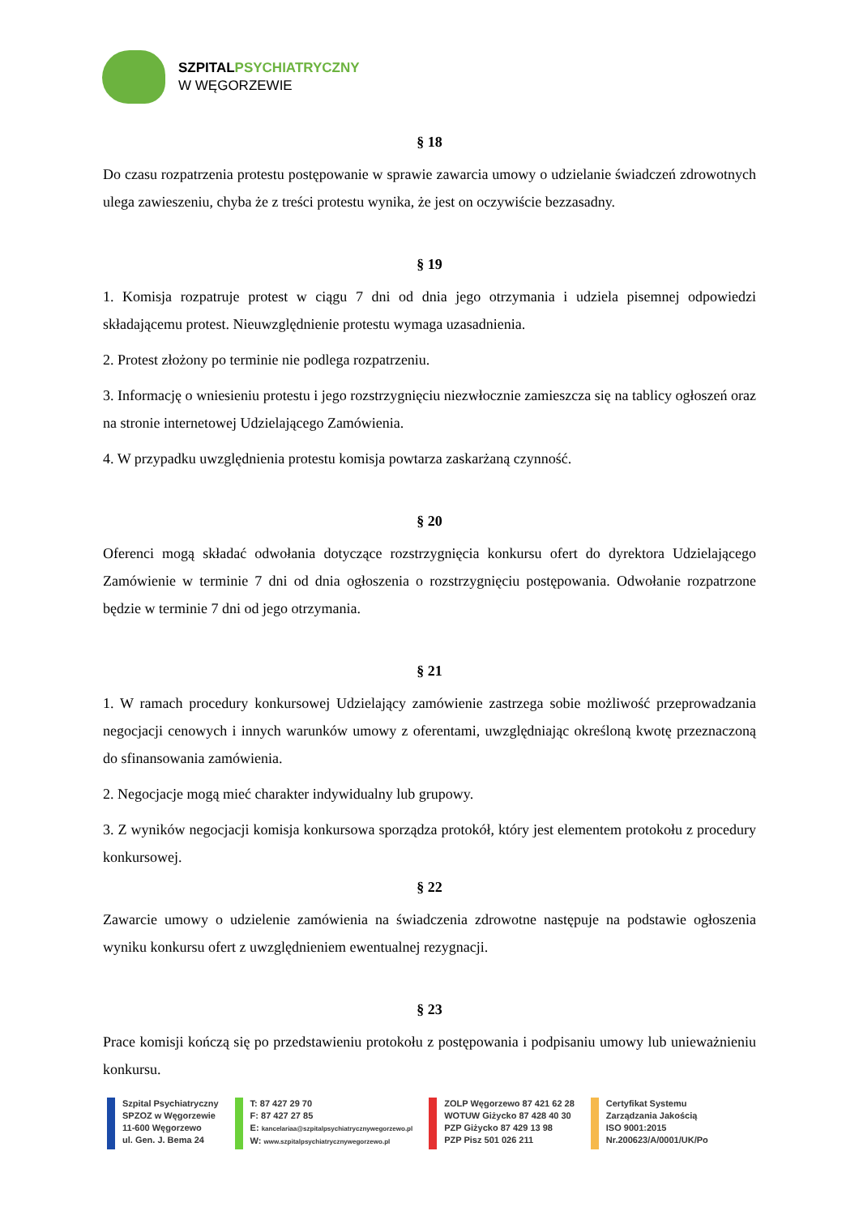SZPITAL PSYCHIATRYCZNY
W WĘGORZEWIE
§ 18
Do czasu rozpatrzenia protestu postępowanie w sprawie zawarcia umowy o udzielanie świadczeń zdrowotnych ulega zawieszeniu, chyba że z treści protestu wynika, że jest on oczywiście bezzasadny.
§ 19
1. Komisja rozpatruje protest w ciągu 7 dni od dnia jego otrzymania i udziela pisemnej odpowiedzi składającemu protest. Nieuwzględnienie protestu wymaga uzasadnienia.
2. Protest złożony po terminie nie podlega rozpatrzeniu.
3. Informację o wniesieniu protestu i jego rozstrzygnięciu niezwłocznie zamieszcza się na tablicy ogłoszeń oraz na stronie internetowej Udzielającego Zamówienia.
4. W przypadku uwzględnienia protestu komisja powtarza zaskarżaną czynność.
§ 20
Oferenci mogą składać odwołania dotyczące rozstrzygnięcia konkursu ofert do dyrektora Udzielającego Zamówienie w terminie 7 dni od dnia ogłoszenia o rozstrzygnięciu postępowania. Odwołanie rozpatrzone będzie w terminie 7 dni od jego otrzymania.
§ 21
1. W ramach procedury konkursowej Udzielający zamówienie zastrzega sobie możliwość przeprowadzania negocjacji cenowych i innych warunków umowy z oferentami, uwzględniając określoną kwotę przeznaczoną do sfinansowania zamówienia.
2. Negocjacje mogą mieć charakter indywidualny lub grupowy.
3. Z wyników negocjacji komisja konkursowa sporządza protokół, który jest elementem protokołu z procedury konkursowej.
§ 22
Zawarcie umowy o udzielenie zamówienia na świadczenia zdrowotne następuje na podstawie ogłoszenia wyniku konkursu ofert z uwzględnieniem ewentualnej rezygnacji.
§ 23
Prace komisji kończą się po przedstawieniu protokołu z postępowania i podpisaniu umowy lub unieważnieniu konkursu.
Szpital Psychiatryczny
SPZOZ w Węgorzewie
11-600 Węgorzewo
ul. Gen. J. Bema 24
T: 87 427 29 70
F: 87 427 27 85
E: kancelariaa@szpitalpsychiatrycznywegorzewo.pl
W: www.szpitalpsychiatrycznywegorzewo.pl
ZOLP Węgorzewo 87 421 62 28
WOTUW Giżycko 87 428 40 30
PZP Giżycko 87 429 13 98
PZP Pisz 501 026 211
Certyfikat Systemu
Zarządzania Jakością
ISO 9001:2015
Nr.200623/A/0001/UK/Po